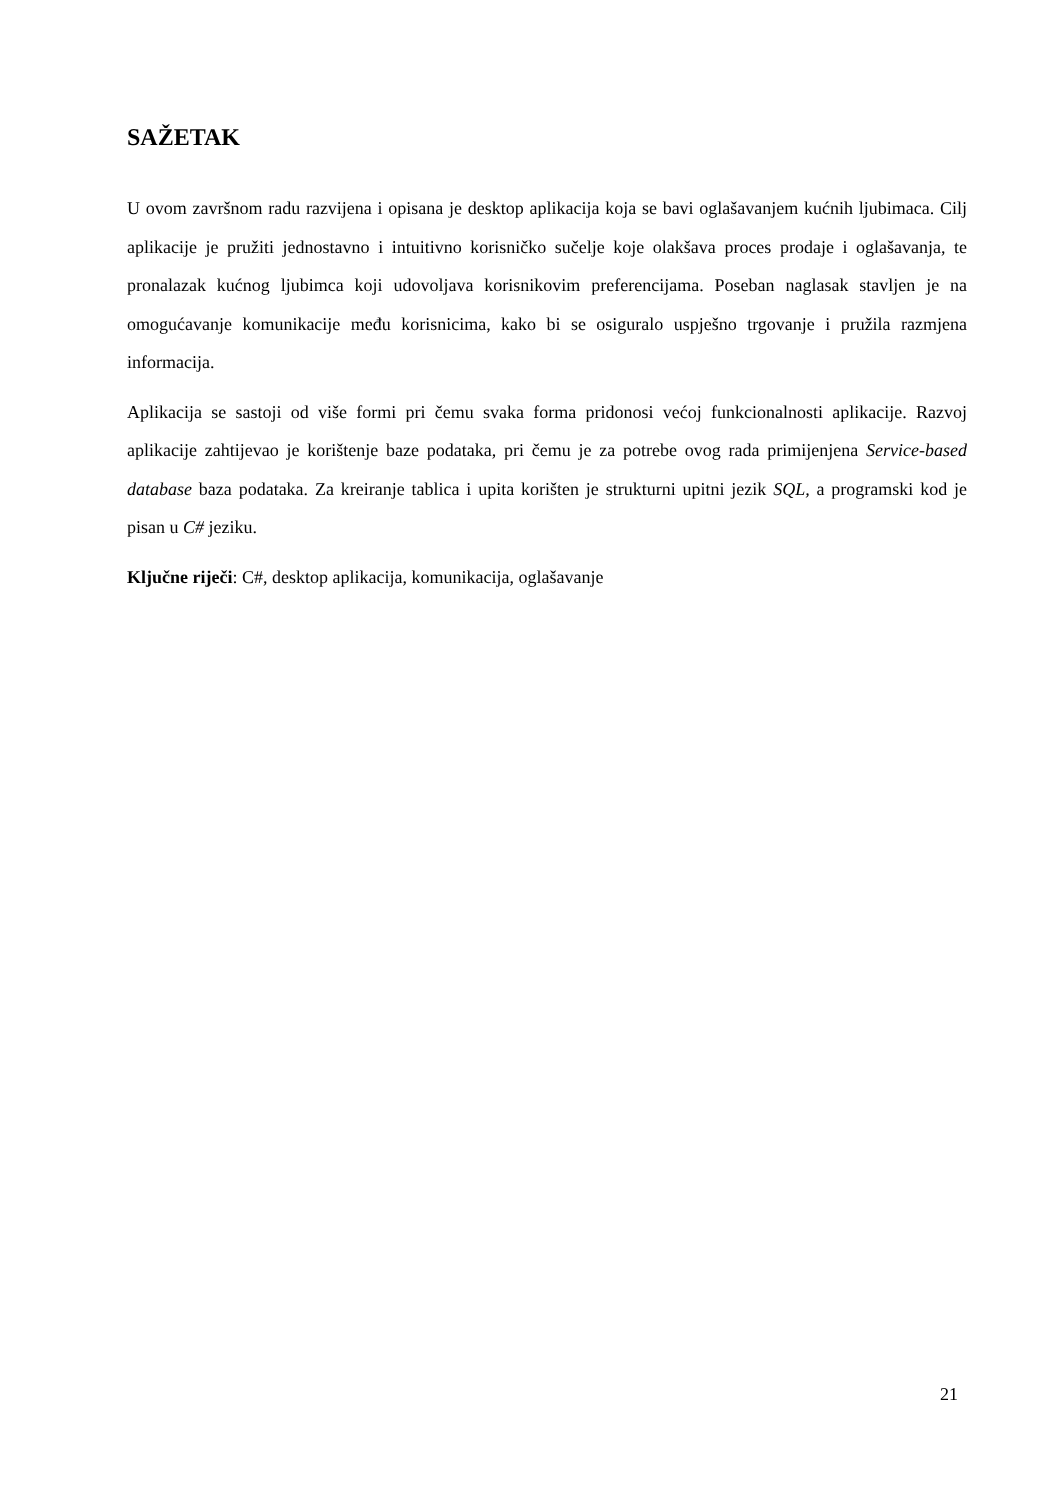SAŽETAK
U ovom završnom radu razvijena i opisana je desktop aplikacija koja se bavi oglašavanjem kućnih ljubimaca. Cilj aplikacije je pružiti jednostavno i intuitivno korisničko sučelje koje olakšava proces prodaje i oglašavanja, te pronalazak kućnog ljubimca koji udovoljava korisnikovim preferencijama. Poseban naglasak stavljen je na omogućavanje komunikacije među korisnicima, kako bi se osiguralo uspješno trgovanje i pružila razmjena informacija.
Aplikacija se sastoji od više formi pri čemu svaka forma pridonosi većoj funkcionalnosti aplikacije. Razvoj aplikacije zahtijevao je korištenje baze podataka, pri čemu je za potrebe ovog rada primijenjena Service-based database baza podataka. Za kreiranje tablica i upita korišten je strukturni upitni jezik SQL, a programski kod je pisan u C# jeziku.
Ključne riječi: C#, desktop aplikacija, komunikacija, oglašavanje
21